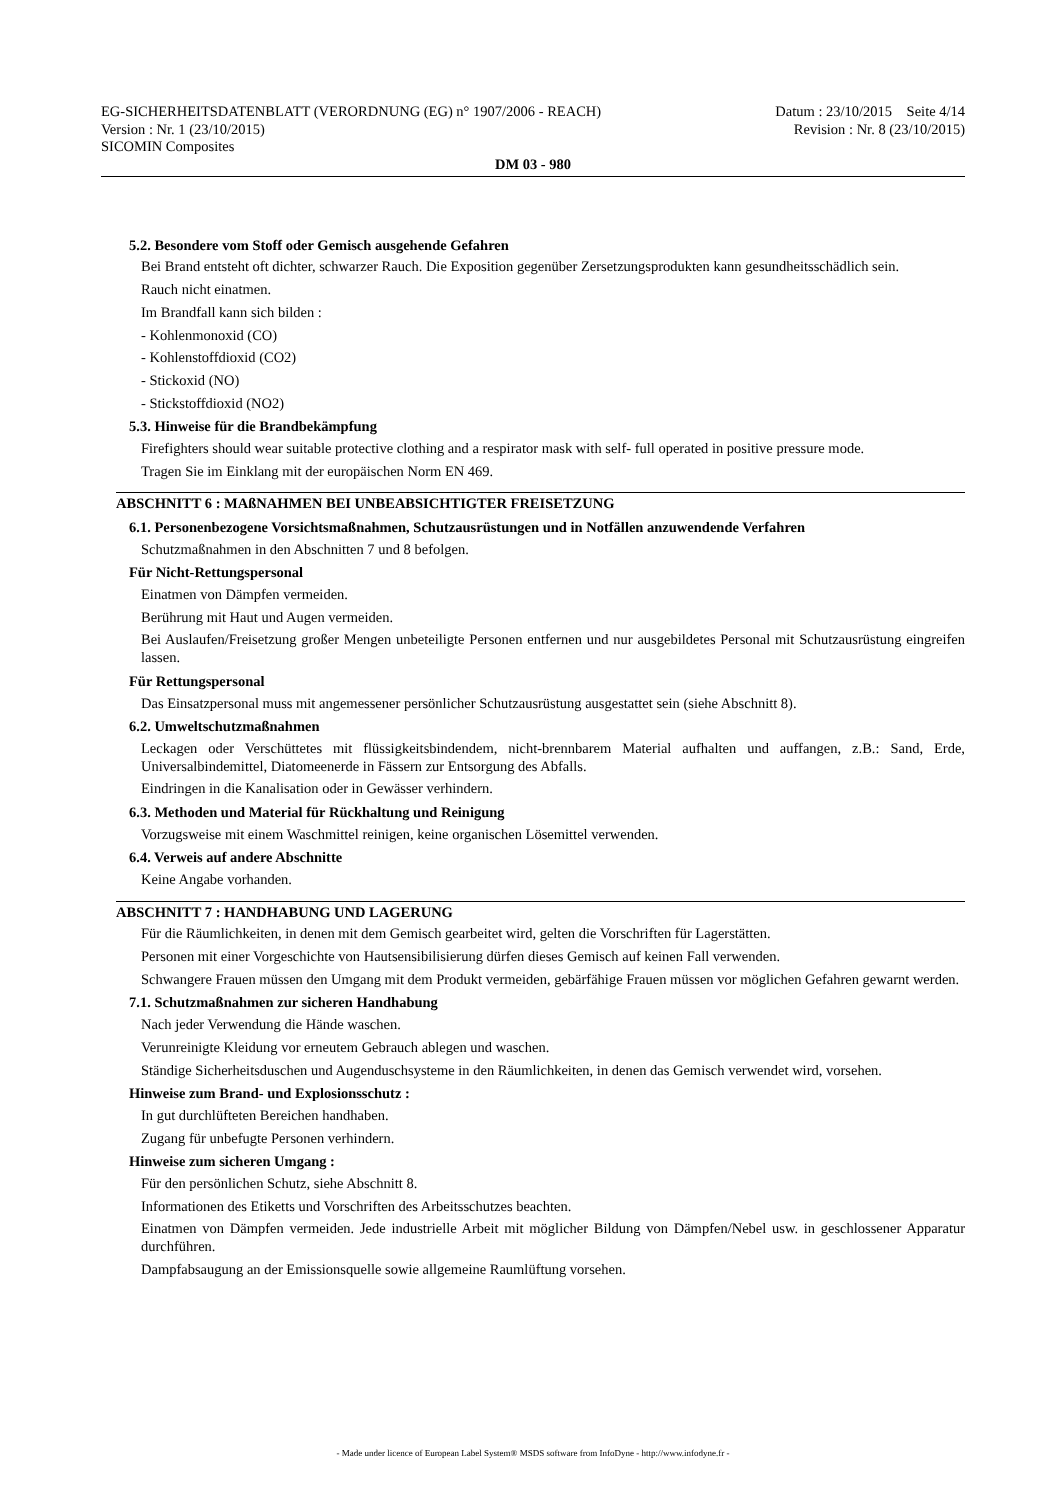EG-SICHERHEITSDATENBLATT (VERORDNUNG (EG) n° 1907/2006 - REACH)
Version : Nr. 1 (23/10/2015)
SICOMIN Composites
Datum : 23/10/2015 Seite 4/14
Revision : Nr. 8 (23/10/2015)
DM 03 - 980
5.2. Besondere vom Stoff oder Gemisch ausgehende Gefahren
Bei Brand entsteht oft dichter, schwarzer Rauch. Die Exposition gegenüber Zersetzungsprodukten kann gesundheitsschädlich sein.
Rauch nicht einatmen.
Im Brandfall kann sich bilden :
- Kohlenmonoxid (CO)
- Kohlenstoffdioxid (CO2)
- Stickoxid (NO)
- Stickstoffdioxid (NO2)
5.3. Hinweise für die Brandbekämpfung
Firefighters should wear suitable protective clothing and a respirator mask with self- full operated in positive pressure mode.
Tragen Sie im Einklang mit der europäischen Norm EN 469.
ABSCHNITT 6 : MAßNAHMEN BEI UNBEABSICHTIGTER FREISETZUNG
6.1. Personenbezogene Vorsichtsmaßnahmen, Schutzausrüstungen und in Notfällen anzuwendende Verfahren
Schutzmaßnahmen in den Abschnitten 7 und 8 befolgen.
Für Nicht-Rettungspersonal
Einatmen von Dämpfen vermeiden.
Berührung mit Haut und Augen vermeiden.
Bei Auslaufen/Freisetzung großer Mengen unbeteiligte Personen entfernen und nur ausgebildetes Personal mit Schutzausrüstung eingreifen lassen.
Für Rettungspersonal
Das Einsatzpersonal muss mit angemessener persönlicher Schutzausrüstung ausgestattet sein (siehe Abschnitt 8).
6.2. Umweltschutzmaßnahmen
Leckagen oder Verschüttetes mit flüssigkeitsbindendem, nicht-brennbarem Material aufhalten und auffangen, z.B.: Sand, Erde, Universalbindemittel, Diatomeenerde in Fässern zur Entsorgung des Abfalls.
Eindringen in die Kanalisation oder in Gewässer verhindern.
6.3. Methoden und Material für Rückhaltung und Reinigung
Vorzugsweise mit einem Waschmittel reinigen, keine organischen Lösemittel verwenden.
6.4. Verweis auf andere Abschnitte
Keine Angabe vorhanden.
ABSCHNITT 7 : HANDHABUNG UND LAGERUNG
Für die Räumlichkeiten, in denen mit dem Gemisch gearbeitet wird, gelten die Vorschriften für Lagerstätten.
Personen mit einer Vorgeschichte von Hautsensibilisierung dürfen dieses Gemisch auf keinen Fall verwenden.
Schwangere Frauen müssen den Umgang mit dem Produkt vermeiden, gebärfähige Frauen müssen vor möglichen Gefahren gewarnt werden.
7.1. Schutzmaßnahmen zur sicheren Handhabung
Nach jeder Verwendung die Hände waschen.
Verunreinigte Kleidung vor erneutem Gebrauch ablegen und waschen.
Ständige Sicherheitsduschen und Augenduschsysteme in den Räumlichkeiten, in denen das Gemisch verwendet wird, vorsehen.
Hinweise zum Brand- und Explosionsschutz :
In gut durchlüfteten Bereichen handhaben.
Zugang für unbefugte Personen verhindern.
Hinweise zum sicheren Umgang :
Für den persönlichen Schutz, siehe Abschnitt 8.
Informationen des Etiketts und Vorschriften des Arbeitsschutzes beachten.
Einatmen von Dämpfen vermeiden. Jede industrielle Arbeit mit möglicher Bildung von Dämpfen/Nebel usw. in geschlossener Apparatur durchführen.
Dampfabsaugung an der Emissionsquelle sowie allgemeine Raumlüftung vorsehen.
- Made under licence of European Label System® MSDS software from InfoDyne - http://www.infodyne.fr -